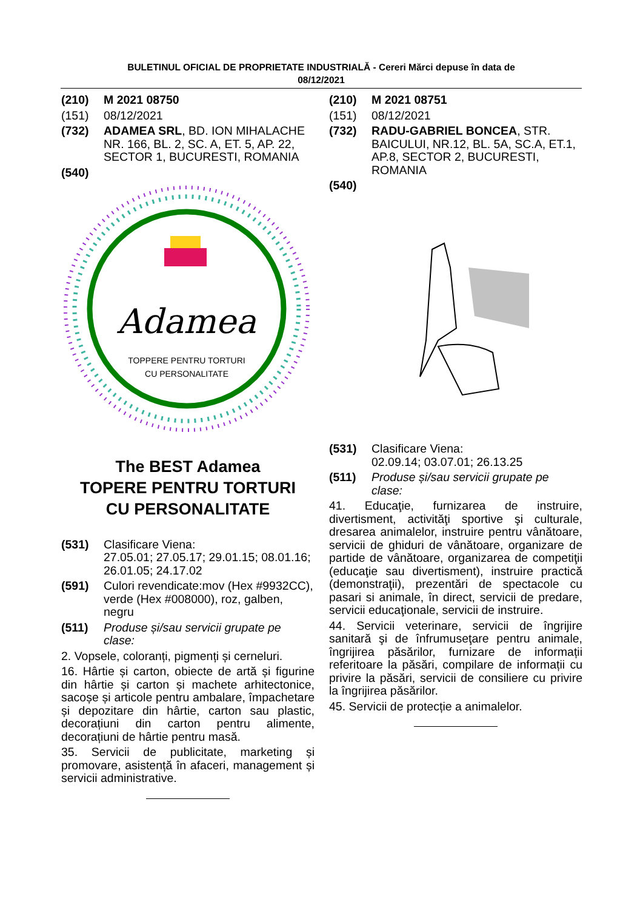BULETINUL OFICIAL DE PROPRIETATE INDUSTRIALĂ - Cereri Mărci depuse în data de
08/12/2021
(210) M 2021 08750
(151) 08/12/2021
(732) ADAMEA SRL, BD. ION MIHALACHE NR. 166, BL. 2, SC. A, ET. 5, AP. 22, SECTOR 1, BUCURESTI, ROMANIA
(540)
Adamea
TOPPERE PENTRU TORTURI
CU PERSONALITATE
The BEST Adamea
TOPERE PENTRU TORTURI
CU PERSONALITATE
(531) Clasificare Viena:
27.05.01; 27.05.17; 29.01.15; 08.01.16; 26.01.05; 24.17.02
(591) Culori revendicate:mov (Hex #9932CC), verde (Hex #008000), roz, galben, negru
(511) Produse și/sau servicii grupate pe clase:
2. Vopsele, coloranți, pigmenți și cerneluri.
16. Hârtie și carton, obiecte de artă și figurine din hârtie și carton și machete arhitectonice, sacoșe și articole pentru ambalare, împachetare și depozitare din hârtie, carton sau plastic, decorațiuni din carton pentru alimente, decorațiuni de hârtie pentru masă.
35. Servicii de publicitate, marketing și promovare, asistență în afaceri, management și servicii administrative.
(210) M 2021 08751
(151) 08/12/2021
(732) RADU-GABRIEL BONCEA, STR. BAICULUI, NR.12, BL. 5A, SC.A, ET.1, AP.8, SECTOR 2, BUCURESTI, ROMANIA
(540)
(531) Clasificare Viena:
02.09.14; 03.07.01; 26.13.25
(511) Produse și/sau servicii grupate pe clase:
41. Educaţie, furnizarea de instruire, divertisment, activităţi sportive şi culturale, dresarea animalelor, instruire pentru vânătoare, servicii de ghiduri de vânătoare, organizare de partide de vânătoare, organizarea de competiţii (educaţie sau divertisment), instruire practică (demonstraţii), prezentări de spectacole cu pasari si animale, în direct, servicii de predare, servicii educaţionale, servicii de instruire.
44. Servicii veterinare, servicii de îngrijire sanitară şi de înfrumuseţare pentru animale, îngrijirea păsărilor, furnizare de informații referitoare la păsări, compilare de informații cu privire la păsări, servicii de consiliere cu privire la îngrijirea păsărilor.
45. Servicii de protecție a animalelor.